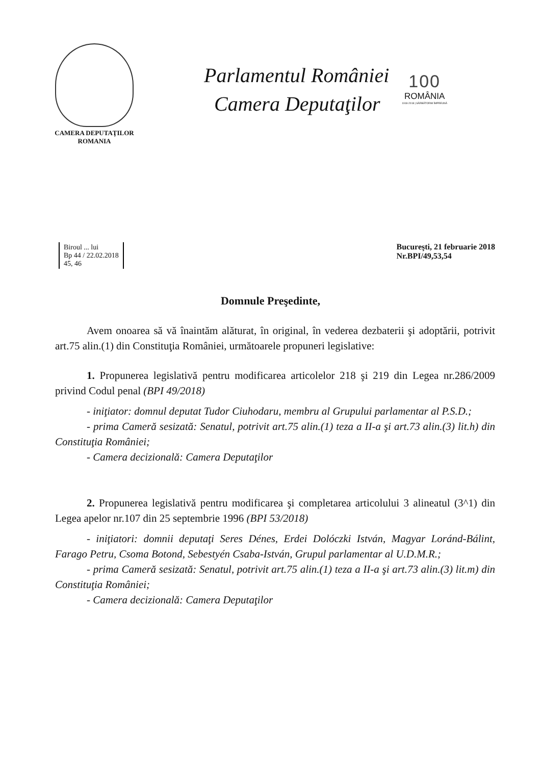CAMERA DEPUTAŢILOR
ROMANIA
Parlamentul României
Camera Deputaţilor
100
ROMÂNIA
1918-2018 | SĂRBĂTORIM ÎMPREUNĂ
Biroul ... lui
Bp 44 / 22.02.2018
45, 46
Bucureşti, 21 februarie 2018
Nr.BPI/49,53,54
Domnule Preşedinte,
Avem onoarea să vă înaintăm alăturat, în original, în vederea dezbaterii şi adoptării, potrivit art.75 alin.(1) din Constituţia României, următoarele propuneri legislative:
1. Propunerea legislativă pentru modificarea articolelor 218 şi 219 din Legea nr.286/2009 privind Codul penal (BPI 49/2018)
- iniţiator: domnul deputat Tudor Ciuhodaru, membru al Grupului parlamentar al P.S.D.;
- prima Cameră sesizată: Senatul, potrivit art.75 alin.(1) teza a II-a şi art.73 alin.(3) lit.h) din Constituţia României;
- Camera decizională: Camera Deputaţilor
2. Propunerea legislativă pentru modificarea şi completarea articolului 3 alineatul (3^1) din Legea apelor nr.107 din 25 septembrie 1996 (BPI 53/2018)
- iniţiatori: domnii deputaţi Seres Dénes, Erdei Dolóczki István, Magyar Loránd-Bálint, Farago Petru, Csoma Botond, Sebestyén Csaba-István, Grupul parlamentar al U.D.M.R.;
- prima Cameră sesizată: Senatul, potrivit art.75 alin.(1) teza a II-a şi art.73 alin.(3) lit.m) din Constituţia României;
- Camera decizională: Camera Deputaţilor